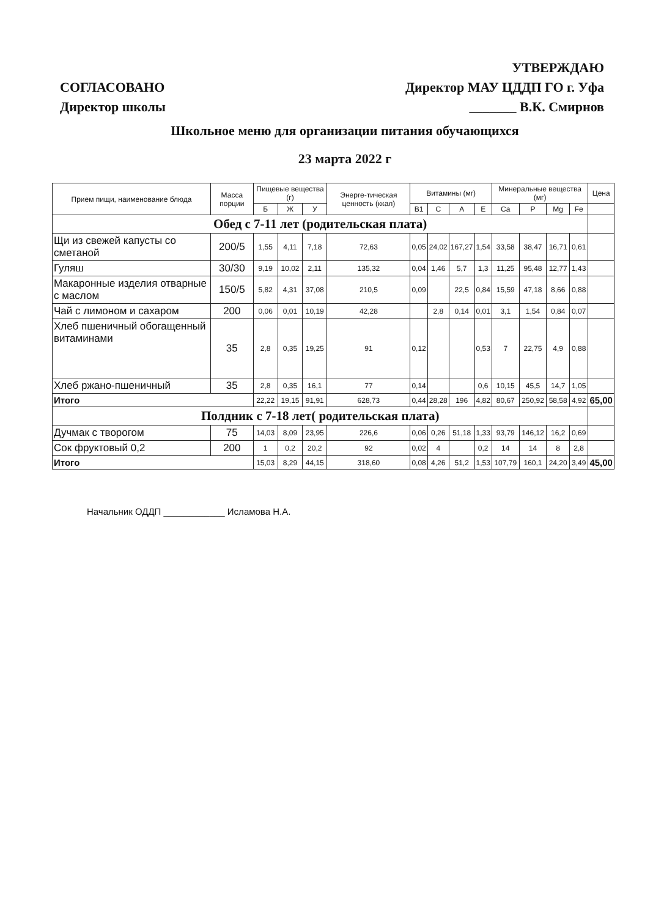СОГЛАСОВАНО
Директор школы
УТВЕРЖДАЮ
Директор МАУ ЦДДП ГО г. Уфа
_______ В.К. Смирнов
Школьное меню для организации питания обучающихся
23 марта 2022 г
| Прием пищи, наименование блюда | Масса порции | Пищевые вещества (г) | | | Энерге-тическая ценность (ккал) | Витамины (мг) | | | | Минеральные вещества (мг) | | | | Цена |
| --- | --- | --- | --- | --- | --- | --- | --- | --- | --- | --- | --- | --- | --- | --- |
| | | Б | Ж | У | | В1 | С | А | Е | Са | Р | Mg | Fe | |
| Обед с 7-11 лет (родительская плата) | | | | | | | | | | | | | | |
| Щи из свежей капусты со сметаной | 200/5 | 1,55 | 4,11 | 7,18 | 72,63 | 0,05 | 24,02 | 167,27 | 1,54 | 33,58 | 38,47 | 16,71 | 0,61 | |
| Гуляш | 30/30 | 9,19 | 10,02 | 2,11 | 135,32 | 0,04 | 1,46 | 5,7 | 1,3 | 11,25 | 95,48 | 12,77 | 1,43 | |
| Макаронные изделия отварные с маслом | 150/5 | 5,82 | 4,31 | 37,08 | 210,5 | 0,09 | | 22,5 | 0,84 | 15,59 | 47,18 | 8,66 | 0,88 | |
| Чай с лимоном и сахаром | 200 | 0,06 | 0,01 | 10,19 | 42,28 | | 2,8 | 0,14 | 0,01 | 3,1 | 1,54 | 0,84 | 0,07 | |
| Хлеб пшеничный обогащенный витаминами | 35 | 2,8 | 0,35 | 19,25 | 91 | 0,12 | | | 0,53 | 7 | 22,75 | 4,9 | 0,88 | |
| Хлеб ржано-пшеничный | 35 | 2,8 | 0,35 | 16,1 | 77 | 0,14 | | | 0,6 | 10,15 | 45,5 | 14,7 | 1,05 | |
| Итого | | 22,22 | 19,15 | 91,91 | 628,73 | 0,44 | 28,28 | 196 | 4,82 | 80,67 | 250,92 | 58,58 | 4,92 | 65,00 |
| Полдник с 7-18 лет( родительская плата) | | | | | | | | | | | | | | |
| Дучмак с творогом | 75 | 14,03 | 8,09 | 23,95 | 226,6 | 0,06 | 0,26 | 51,18 | 1,33 | 93,79 | 146,12 | 16,2 | 0,69 | |
| Сок фруктовый 0,2 | 200 | 1 | 0,2 | 20,2 | 92 | 0,02 | 4 | | 0,2 | 14 | 14 | 8 | 2,8 | |
| Итого | | 15,03 | 8,29 | 44,15 | 318,60 | 0,08 | 4,26 | 51,2 | 1,53 | 107,79 | 160,1 | 24,20 | 3,49 | 45,00 |
Начальник ОДДП ____________ Исламова Н.А.